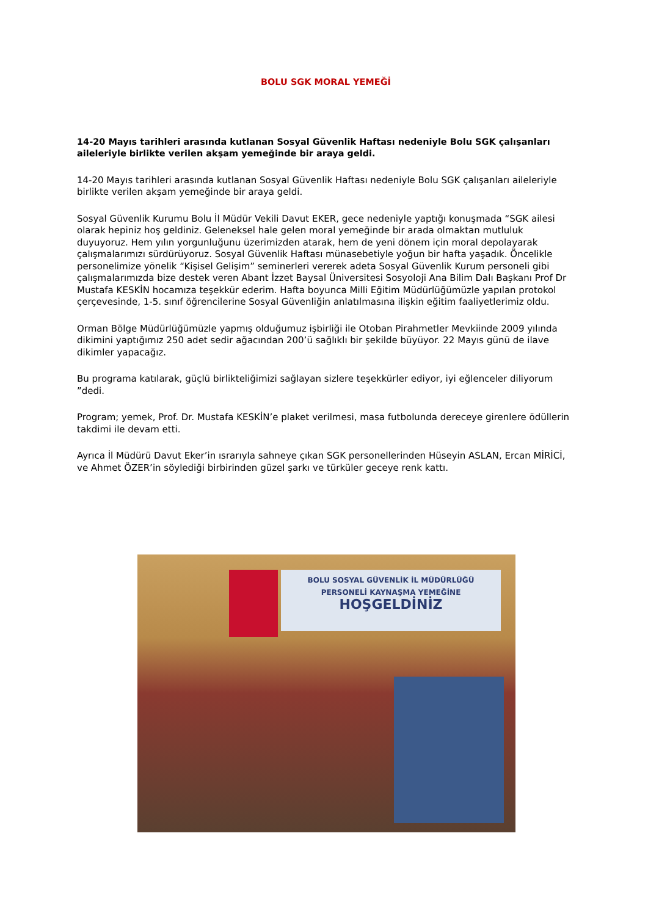BOLU SGK MORAL YEMEĞİ
14-20 Mayıs tarihleri arasında kutlanan Sosyal Güvenlik Haftası nedeniyle Bolu SGK çalışanları aileleriyle birlikte verilen akşam yemeğinde bir araya geldi.
14-20 Mayıs tarihleri arasında kutlanan Sosyal Güvenlik Haftası nedeniyle Bolu SGK çalışanları aileleriyle birlikte verilen akşam yemeğinde bir araya geldi.
Sosyal Güvenlik Kurumu Bolu İl Müdür Vekili Davut EKER, gece nedeniyle yaptığı konuşmada “SGK ailesi olarak hepiniz hoş geldiniz. Geleneksel hale gelen moral yemeğinde bir arada olmaktan mutluluk duyuyoruz. Hem yılın yorgunluğunu üzerimizden atarak, hem de yeni dönem için moral depolayarak çalışmalarımızı sürdürüyoruz. Sosyal Güvenlik Haftası münasebetiyle yoğun bir hafta yaşadık. Öncelikle personelimize yönelik “Kişisel Gelişim” seminerleri vererek adeta Sosyal Güvenlik Kurum personeli gibi çalışmalarımızda bize destek veren Abant İzzet Baysal Üniversitesi Sosyoloji Ana Bilim Dalı Başkanı Prof Dr Mustafa KESKİN hocamıza teşekkür ederim. Hafta boyunca Milli Eğitim Müdürlüğümüzle yapılan protokol çerçevesinde, 1-5. sınıf öğrencilerine Sosyal Güvenliğin anlatılmasına ilişkin eğitim faaliyetlerimiz oldu.
Orman Bölge Müdürlüğümüzle yapmış olduğumuz işbirliği ile Otoban Pirahmetler Mevkiinde 2009 yılında dikimini yaptığımız 250 adet sedir ağacından 200’ü sağlıklı bir şekilde büyüyor. 22 Mayıs günü de ilave dikimler yapacağız.
Bu programa katılarak, güçlü birlikteliğimizi sağlayan sizlere teşekkürler ediyor, iyi eğlenceler diliyorum ”dedi.
Program; yemek, Prof. Dr. Mustafa KESKİN’e plaket verilmesi, masa futbolunda dereceye girenlere ödüllerin takdimi ile devam etti.
Ayrıca İl Müdürü Davut Eker’in ısrarıyla sahneye çıkan SGK personellerinden Hüseyin ASLAN, Ercan MİRİCİ, ve Ahmet ÖZER’in söylediği birbirinden güzel şarkı ve türküler geceye renk kattı.
BOLU SOSYAL GÜVENLİK İL MÜDÜRLÜĞÜ
PERSONELİ KAYNAŞMA YEMEĞİNE
HOŞGELDİNİZ